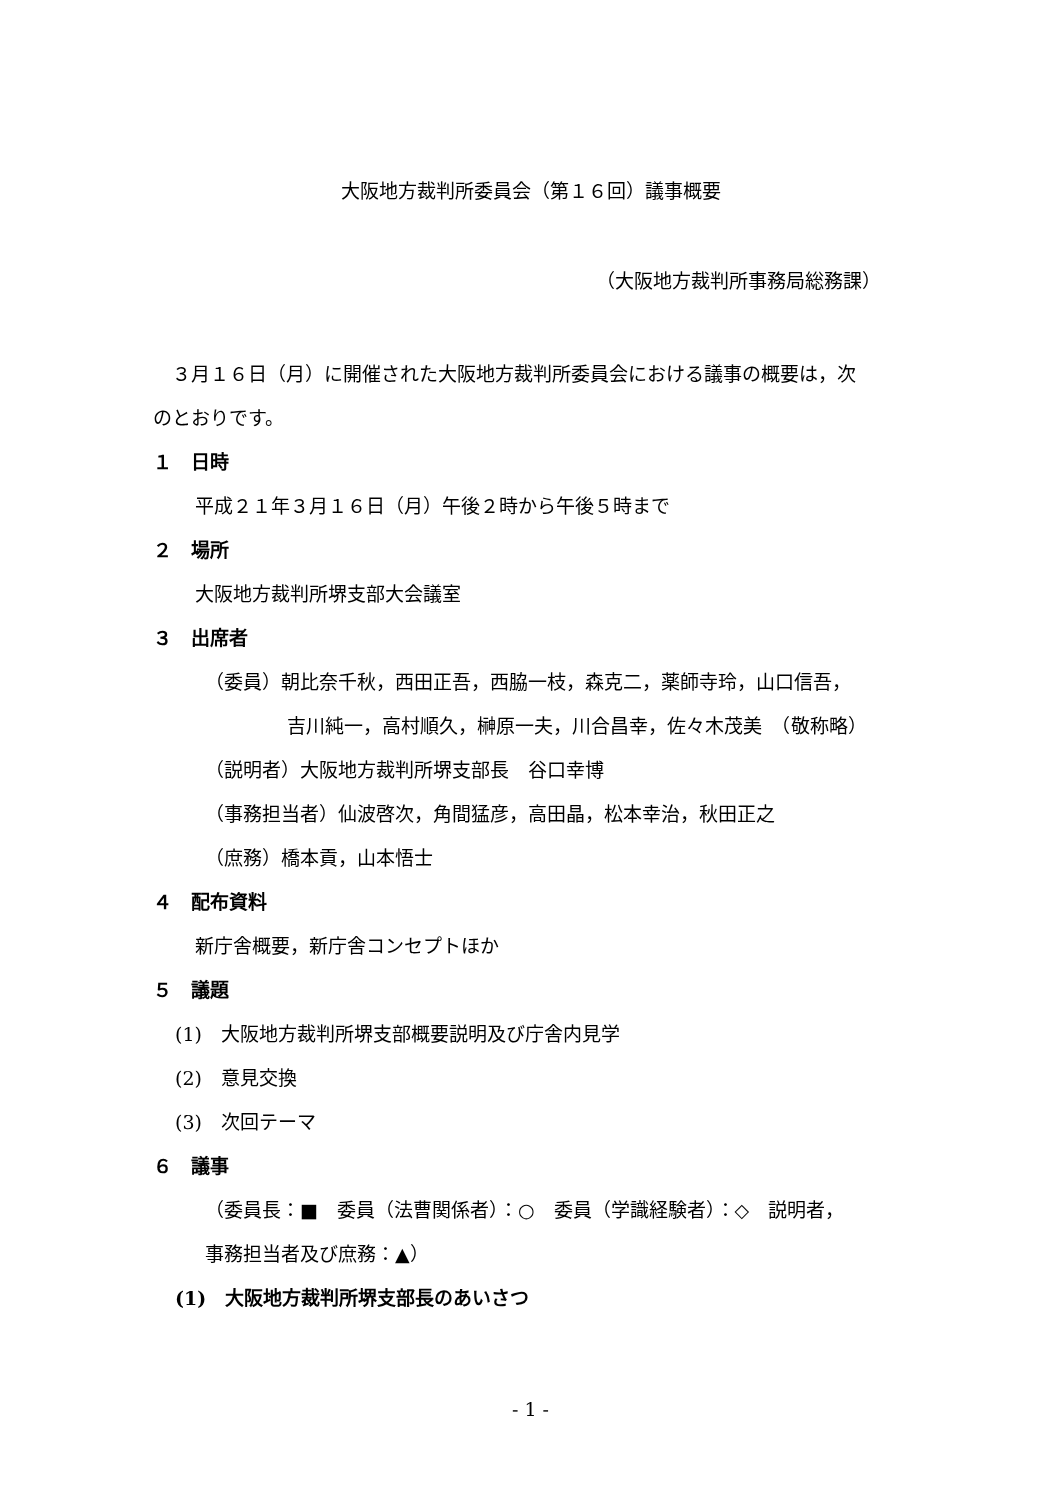大阪地方裁判所委員会（第１６回）議事概要
（大阪地方裁判所事務局総務課）
　３月１６日（月）に開催された大阪地方裁判所委員会における議事の概要は，次
のとおりです。
１　日時
平成２１年３月１６日（月）午後２時から午後５時まで
２　場所
大阪地方裁判所堺支部大会議室
３　出席者
（委員）朝比奈千秋，西田正吾，西脇一枝，森克二，薬師寺玲，山口信吾，
吉川純一，高村順久，榊原一夫，川合昌幸，佐々木茂美　（敬称略）
（説明者）大阪地方裁判所堺支部長　谷口幸博
（事務担当者）仙波啓次，角間猛彦，高田晶，松本幸治，秋田正之
（庶務）橋本貢，山本悟士
４　配布資料
新庁舎概要，新庁舎コンセプトほか
５　議題
(1)　大阪地方裁判所堺支部概要説明及び庁舎内見学
(2)　意見交換
(3)　次回テーマ
６　議事
（委員長：■　委員（法曹関係者）：○　委員（学識経験者）：◇　説明者，
事務担当者及び庶務：▲）
(1)　大阪地方裁判所堺支部長のあいさつ
- 1 -